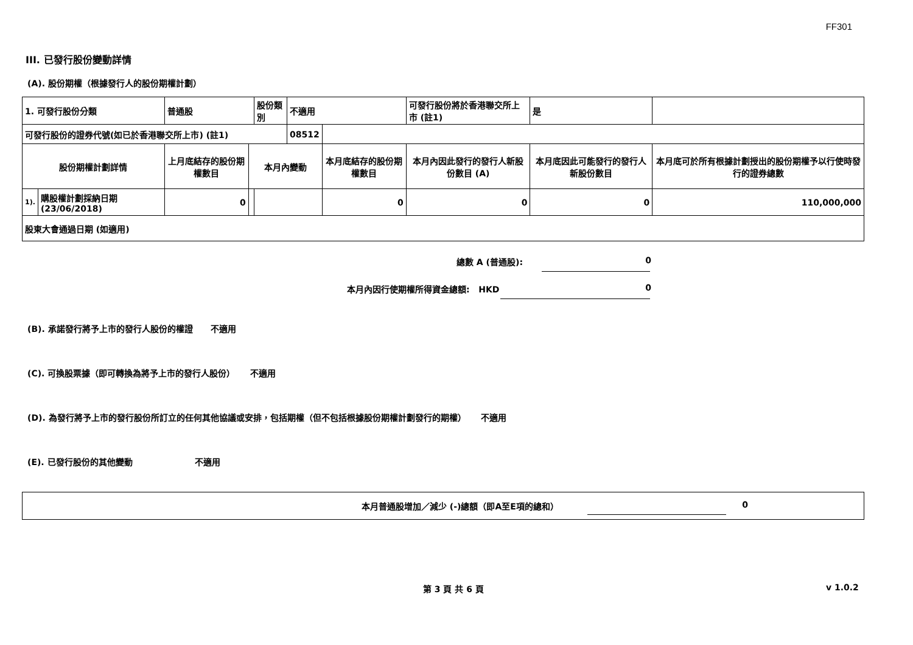FF301
III. 已發行股份變動詳情
(A). 股份期權（根據發行人的股份期權計劃）
| 1. 可發行股份分類 | | 普通股 | | 股份類別 | 不適用 | | 可發行股份將於香港聯交所上市 (註1) | | 是 | |
| 可發行股份的證券代號(如已於香港聯交所上市) (註1) | | | | | 08512 | | | | | |
| 股份期權計劃詳情 | | 上月底結存的股份期權數目 | 本月內變動 | | | 本月底結存的股份期權數目 | 本月內因此發行的發行人新股份數目 (A) | 本月底因此可能發行的發行人新股份數目 | | 本月底可於所有根據計劃授出的股份期權予以行使時發行的證券總數 |
| 1). | 購股權計劃採納日期 (23/06/2018) | 0 | | | | 0 | 0 | 0 | | 110,000,000 |
| 股東大會通過日期 (如適用) | | | | | | | | | | |
總數 A (普通股): 0
本月內因行使期權所得資金總額: HKD 0
(B). 承諾發行將予上市的發行人股份的權證 不適用
(C). 可換股票據（即可轉換為將予上市的發行人股份） 不適用
(D). 為發行將予上市的發行股份所訂立的任何其他協議或安排，包括期權（但不包括根據股份期權計劃發行的期權） 不適用
(E). 已發行股份的其他變動 不適用
本月普通股增加／減少 (-)總額（即A至E項的總和） 0
第 3 頁 共 6 頁 v 1.0.2